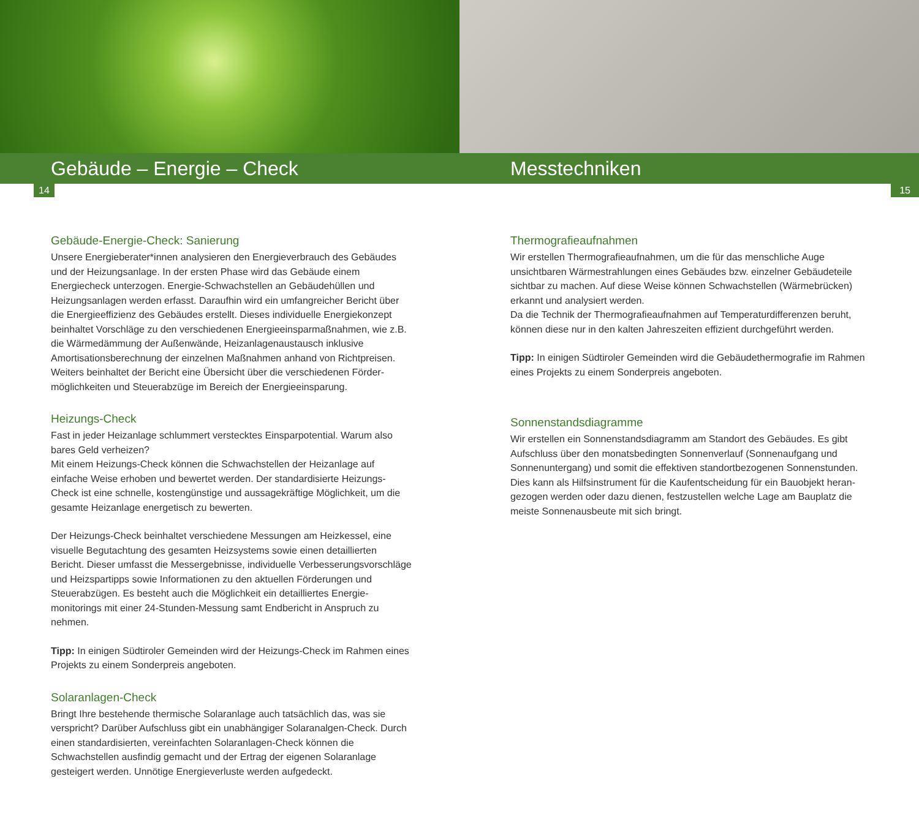Gebäude – Energie – Check
14
Gebäude-Energie-Check: Sanierung
Unsere Energieberater*innen analysieren den Energieverbrauch des Gebäudes und der Heizungsanlage. In der ersten Phase wird das Gebäude einem Energiecheck unterzogen. Energie-Schwachstellen an Gebäudehüllen und Heizungsanlagen werden erfasst. Daraufhin wird ein umfangreicher Bericht über die Energieeffizienz des Gebäudes erstellt. Dieses individuelle Energiekonzept beinhaltet Vorschläge zu den verschiedenen Energieeinsparmaßnahmen, wie z.B. die Wärmedämmung der Außenwände, Heizanlagenaustausch inklusive Amortisationsberechnung der einzelnen Maßnahmen anhand von Richtpreisen. Weiters beinhaltet der Bericht eine Übersicht über die verschiedenen Förder­möglichkeiten und Steuerabzüge im Bereich der Energieeinsparung.
Heizungs-Check
Fast in jeder Heizanlage schlummert verstecktes Einsparpotential. Warum also bares Geld verheizen?
Mit einem Heizungs-Check können die Schwachstellen der Heizanlage auf einfache Weise erhoben und bewertet werden. Der standardisierte Heizungs-Check ist eine schnelle, kostengünstige und aussagekräftige Möglichkeit, um die gesamte Heizanlage energetisch zu bewerten.
Der Heizungs-Check beinhaltet verschiedene Messungen am Heizkessel, eine visuelle Begutachtung des gesamten Heizsystems sowie einen detaillierten Bericht. Dieser umfasst die Messergebnisse, individuelle Verbesserungsvor­schläge und Heizspartipps sowie Informationen zu den aktuellen Förderungen und Steuerabzügen. Es besteht auch die Möglichkeit ein detailliertes Energie­monitorings mit einer 24-Stunden-Messung samt Endbericht in Anspruch zu nehmen.
Tipp: In einigen Südtiroler Gemeinden wird der Heizungs-Check im Rahmen eines Projekts zu einem Sonderpreis angeboten.
Solaranlagen-Check
Bringt Ihre bestehende thermische Solaranlage auch tatsächlich das, was sie verspricht? Darüber Aufschluss gibt ein unabhängiger Solaranalgen-Check. Durch einen standardisierten, vereinfachten Solaranlagen-Check können die Schwachstellen ausfindig gemacht und der Ertrag der eigenen Solaranlage gesteigert werden. Unnötige Energieverluste werden aufgedeckt.
Messtechniken
15
Thermografieaufnahmen
Wir erstellen Thermografieaufnahmen, um die für das menschliche Auge unsichtbaren Wärmestrahlungen eines Gebäudes bzw. einzelner Gebäudeteile sichtbar zu machen. Auf diese Weise können Schwachstellen (Wärmebrücken) erkannt und analysiert werden.
Da die Technik der Thermografieaufnahmen auf Temperaturdifferenzen beruht, können diese nur in den kalten Jahreszeiten effizient durchgeführt werden.
Tipp: In einigen Südtiroler Gemeinden wird die Gebäudethermografie im Rahmen eines Projekts zu einem Sonderpreis angeboten.
Sonnenstandsdiagramme
Wir erstellen ein Sonnenstandsdiagramm am Standort des Gebäudes. Es gibt Aufschluss über den monatsbedingten Sonnenverlauf (Sonnenaufgang und Sonnenuntergang) und somit die effektiven standortbezogenen Sonnenstunden. Dies kann als Hilfsinstrument für die Kaufentscheidung für ein Bauobjekt heran­gezogen werden oder dazu dienen, festzustellen welche Lage am Bauplatz die meiste Sonnenausbeute mit sich bringt.